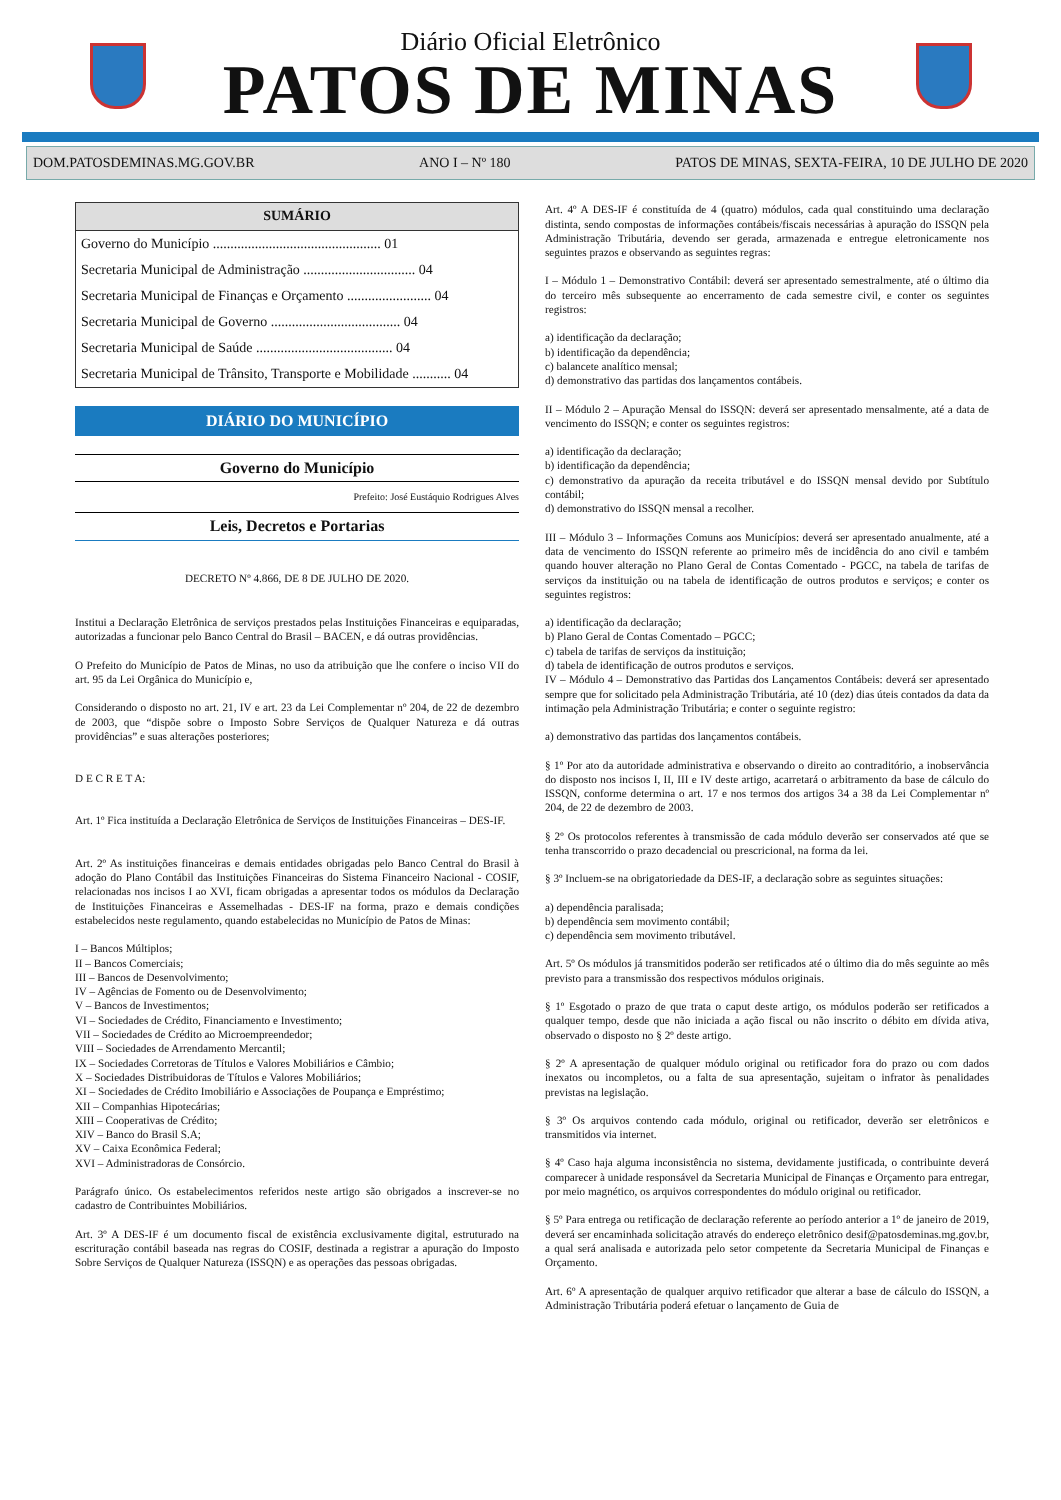Diário Oficial Eletrônico
PATOS DE MINAS
DOM.PATOSDEMINAS.MG.GOV.BR ANO I – Nº 180 PATOS DE MINAS, SEXTA-FEIRA, 10 DE JULHO DE 2020
SUMÁRIO
Governo do Município ................................................ 01
Secretaria Municipal de Administração ................................ 04
Secretaria Municipal de Finanças e Orçamento ........................ 04
Secretaria Municipal de Governo ..................................... 04
Secretaria Municipal de Saúde ....................................... 04
Secretaria Municipal de Trânsito, Transporte e Mobilidade ........... 04
DIÁRIO DO MUNICÍPIO
Governo do Município
Prefeito: José Eustáquio Rodrigues Alves
Leis, Decretos e Portarias
DECRETO Nº 4.866, DE 8 DE JULHO DE 2020.
Institui a Declaração Eletrônica de serviços prestados pelas Instituições Financeiras e equiparadas, autorizadas a funcionar pelo Banco Central do Brasil – BACEN, e dá outras providências.
O Prefeito do Município de Patos de Minas, no uso da atribuição que lhe confere o inciso VII do art. 95 da Lei Orgânica do Município e,
Considerando o disposto no art. 21, IV e art. 23 da Lei Complementar nº 204, de 22 de dezembro de 2003, que “dispõe sobre o Imposto Sobre Serviços de Qualquer Natureza e dá outras providências” e suas alterações posteriores;
D E C R E T A:
Art. 1º Fica instituída a Declaração Eletrônica de Serviços de Instituições Financeiras – DES-IF.
Art. 2º As instituições financeiras e demais entidades obrigadas pelo Banco Central do Brasil à adoção do Plano Contábil das Instituições Financeiras do Sistema Financeiro Nacional - COSIF, relacionadas nos incisos I ao XVI, ficam obrigadas a apresentar todos os módulos da Declaração de Instituições Financeiras e Assemelhadas - DES-IF na forma, prazo e demais condições estabelecidos neste regulamento, quando estabelecidas no Município de Patos de Minas:
I – Bancos Múltiplos;
II – Bancos Comerciais;
III – Bancos de Desenvolvimento;
IV – Agências de Fomento ou de Desenvolvimento;
V – Bancos de Investimentos;
VI – Sociedades de Crédito, Financiamento e Investimento;
VII – Sociedades de Crédito ao Microempreendedor;
VIII – Sociedades de Arrendamento Mercantil;
IX – Sociedades Corretoras de Títulos e Valores Mobiliários e Câmbio;
X – Sociedades Distribuidoras de Títulos e Valores Mobiliários;
XI – Sociedades de Crédito Imobiliário e Associações de Poupança e Empréstimo;
XII – Companhias Hipotecárias;
XIII – Cooperativas de Crédito;
XIV – Banco do Brasil S.A;
XV – Caixa Econômica Federal;
XVI – Administradoras de Consórcio.
Parágrafo único. Os estabelecimentos referidos neste artigo são obrigados a inscrever-se no cadastro de Contribuintes Mobiliários.
Art. 3º A DES-IF é um documento fiscal de existência exclusivamente digital, estruturado na escrituração contábil baseada nas regras do COSIF, destinada a registrar a apuração do Imposto Sobre Serviços de Qualquer Natureza (ISSQN) e as operações das pessoas obrigadas.
Art. 4º A DES-IF é constituída de 4 (quatro) módulos, cada qual constituindo uma declaração distinta, sendo compostas de informações contábeis/fiscais necessárias à apuração do ISSQN pela Administração Tributária, devendo ser gerada, armazenada e entregue eletronicamente nos seguintes prazos e observando as seguintes regras:
I – Módulo 1 – Demonstrativo Contábil: deverá ser apresentado semestralmente, até o último dia do terceiro mês subsequente ao encerramento de cada semestre civil, e conter os seguintes registros:
a) identificação da declaração;
b) identificação da dependência;
c) balancete analítico mensal;
d) demonstrativo das partidas dos lançamentos contábeis.
II – Módulo 2 – Apuração Mensal do ISSQN: deverá ser apresentado mensalmente, até a data de vencimento do ISSQN; e conter os seguintes registros:
a) identificação da declaração;
b) identificação da dependência;
c) demonstrativo da apuração da receita tributável e do ISSQN mensal devido por Subtítulo contábil;
d) demonstrativo do ISSQN mensal a recolher.
III – Módulo 3 – Informações Comuns aos Municípios: deverá ser apresentado anualmente, até a data de vencimento do ISSQN referente ao primeiro mês de incidência do ano civil e também quando houver alteração no Plano Geral de Contas Comentado - PGCC, na tabela de tarifas de serviços da instituição ou na tabela de identificação de outros produtos e serviços; e conter os seguintes registros:
a) identificação da declaração;
b) Plano Geral de Contas Comentado – PGCC;
c) tabela de tarifas de serviços da instituição;
d) tabela de identificação de outros produtos e serviços.
IV – Módulo 4 – Demonstrativo das Partidas dos Lançamentos Contábeis: deverá ser apresentado sempre que for solicitado pela Administração Tributária, até 10 (dez) dias úteis contados da data da intimação pela Administração Tributária; e conter o seguinte registro:
a) demonstrativo das partidas dos lançamentos contábeis.
§ 1º Por ato da autoridade administrativa e observando o direito ao contraditório, a inobservância do disposto nos incisos I, II, III e IV deste artigo, acarretará o arbitramento da base de cálculo do ISSQN, conforme determina o art. 17 e nos termos dos artigos 34 a 38 da Lei Complementar nº 204, de 22 de dezembro de 2003.
§ 2º Os protocolos referentes à transmissão de cada módulo deverão ser conservados até que se tenha transcorrido o prazo decadencial ou prescricional, na forma da lei.
§ 3º Incluem-se na obrigatoriedade da DES-IF, a declaração sobre as seguintes situações:
a) dependência paralisada;
b) dependência sem movimento contábil;
c) dependência sem movimento tributável.
Art. 5º Os módulos já transmitidos poderão ser retificados até o último dia do mês seguinte ao mês previsto para a transmissão dos respectivos módulos originais.
§ 1º Esgotado o prazo de que trata o caput deste artigo, os módulos poderão ser retificados a qualquer tempo, desde que não iniciada a ação fiscal ou não inscrito o débito em dívida ativa, observado o disposto no § 2º deste artigo.
§ 2º A apresentação de qualquer módulo original ou retificador fora do prazo ou com dados inexatos ou incompletos, ou a falta de sua apresentação, sujeitam o infrator às penalidades previstas na legislação.
§ 3º Os arquivos contendo cada módulo, original ou retificador, deverão ser eletrônicos e transmitidos via internet.
§ 4º Caso haja alguma inconsistência no sistema, devidamente justificada, o contribuinte deverá comparecer à unidade responsável da Secretaria Municipal de Finanças e Orçamento para entregar, por meio magnético, os arquivos correspondentes do módulo original ou retificador.
§ 5º Para entrega ou retificação de declaração referente ao período anterior a 1º de janeiro de 2019, deverá ser encaminhada solicitação através do endereço eletrônico desif@patosdeminas.mg.gov.br, a qual será analisada e autorizada pelo setor competente da Secretaria Municipal de Finanças e Orçamento.
Art. 6º A apresentação de qualquer arquivo retificador que alterar a base de cálculo do ISSQN, a Administração Tributária poderá efetuar o lançamento de Guia de